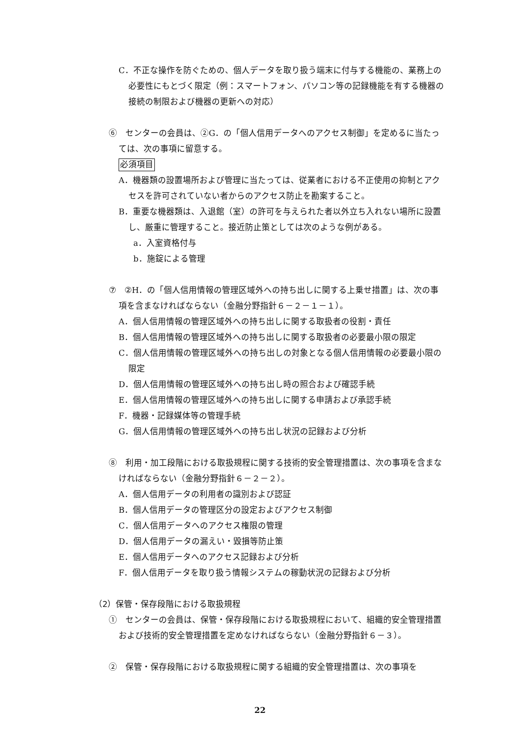C．不正な操作を防ぐための、個人データを取り扱う端末に付与する機能の、業務上の必要性にもとづく限定（例：スマートフォン、パソコン等の記録機能を有する機器の接続の制限および機器の更新への対応）
⑥　センターの会員は、②G．の「個人信用データへのアクセス制御」を定めるに当たっては、次の事項に留意する。
必須項目
A．機器類の設置場所および管理に当たっては、従業者における不正使用の抑制とアクセスを許可されていない者からのアクセス防止を勘案すること。
B．重要な機器類は、入退館（室）の許可を与えられた者以外立ち入れない場所に設置し、厳重に管理すること。接近防止策としては次のような例がある。
a．入室資格付与
b．施錠による管理
⑦　②H．の「個人信用情報の管理区域外への持ち出しに関する上乗せ措置」は、次の事項を含まなければならない（金融分野指針６－２－１－１）。
A．個人信用情報の管理区域外への持ち出しに関する取扱者の役割・責任
B．個人信用情報の管理区域外への持ち出しに関する取扱者の必要最小限の限定
C．個人信用情報の管理区域外への持ち出しの対象となる個人信用情報の必要最小限の限定
D．個人信用情報の管理区域外への持ち出し時の照合および確認手続
E．個人信用情報の管理区域外への持ち出しに関する申請および承認手続
F．機器・記録媒体等の管理手続
G．個人信用情報の管理区域外への持ち出し状況の記録および分析
⑧　利用・加工段階における取扱規程に関する技術的安全管理措置は、次の事項を含まなければならない（金融分野指針６－２－２）。
A．個人信用データの利用者の識別および認証
B．個人信用データの管理区分の設定およびアクセス制御
C．個人信用データへのアクセス権限の管理
D．個人信用データの漏えい・毀損等防止策
E．個人信用データへのアクセス記録および分析
F．個人信用データを取り扱う情報システムの稼動状況の記録および分析
（2）保管・保存段階における取扱規程
①　センターの会員は、保管・保存段階における取扱規程において、組織的安全管理措置および技術的安全管理措置を定めなければならない（金融分野指針６－３）。
②　保管・保存段階における取扱規程に関する組織的安全管理措置は、次の事項を
22